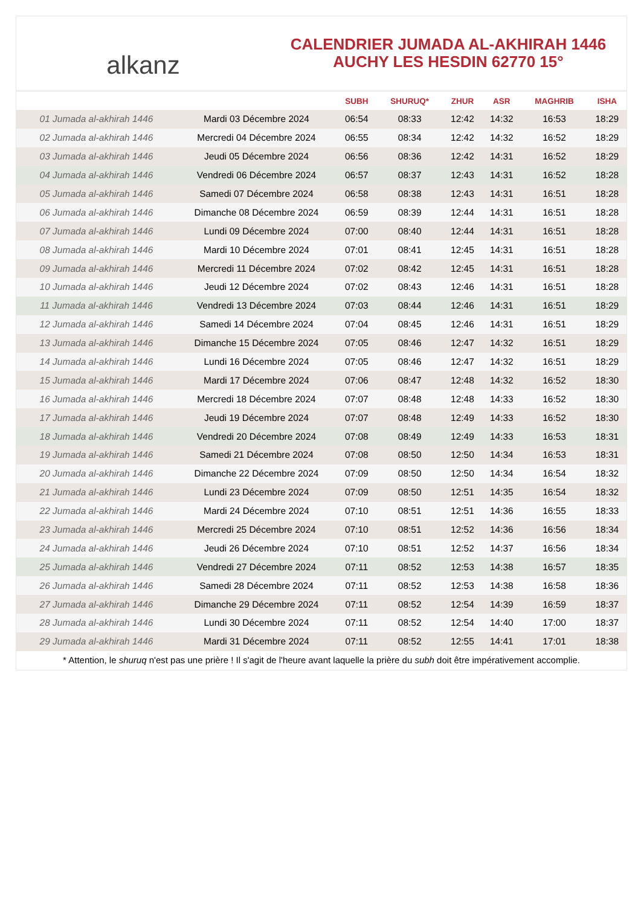alkanz
CALENDRIER JUMADA AL-AKHIRAH 1446
AUCHY LES HESDIN 62770 15°
| | | SUBH | SHURUQ* | ZHUR | ASR | MAGHRIB | ISHA |
| --- | --- | --- | --- | --- | --- | --- | --- |
| 01 Jumada al-akhirah 1446 | Mardi 03 Décembre 2024 | 06:54 | 08:33 | 12:42 | 14:32 | 16:53 | 18:29 |
| 02 Jumada al-akhirah 1446 | Mercredi 04 Décembre 2024 | 06:55 | 08:34 | 12:42 | 14:32 | 16:52 | 18:29 |
| 03 Jumada al-akhirah 1446 | Jeudi 05 Décembre 2024 | 06:56 | 08:36 | 12:42 | 14:31 | 16:52 | 18:29 |
| 04 Jumada al-akhirah 1446 | Vendredi 06 Décembre 2024 | 06:57 | 08:37 | 12:43 | 14:31 | 16:52 | 18:28 |
| 05 Jumada al-akhirah 1446 | Samedi 07 Décembre 2024 | 06:58 | 08:38 | 12:43 | 14:31 | 16:51 | 18:28 |
| 06 Jumada al-akhirah 1446 | Dimanche 08 Décembre 2024 | 06:59 | 08:39 | 12:44 | 14:31 | 16:51 | 18:28 |
| 07 Jumada al-akhirah 1446 | Lundi 09 Décembre 2024 | 07:00 | 08:40 | 12:44 | 14:31 | 16:51 | 18:28 |
| 08 Jumada al-akhirah 1446 | Mardi 10 Décembre 2024 | 07:01 | 08:41 | 12:45 | 14:31 | 16:51 | 18:28 |
| 09 Jumada al-akhirah 1446 | Mercredi 11 Décembre 2024 | 07:02 | 08:42 | 12:45 | 14:31 | 16:51 | 18:28 |
| 10 Jumada al-akhirah 1446 | Jeudi 12 Décembre 2024 | 07:02 | 08:43 | 12:46 | 14:31 | 16:51 | 18:28 |
| 11 Jumada al-akhirah 1446 | Vendredi 13 Décembre 2024 | 07:03 | 08:44 | 12:46 | 14:31 | 16:51 | 18:29 |
| 12 Jumada al-akhirah 1446 | Samedi 14 Décembre 2024 | 07:04 | 08:45 | 12:46 | 14:31 | 16:51 | 18:29 |
| 13 Jumada al-akhirah 1446 | Dimanche 15 Décembre 2024 | 07:05 | 08:46 | 12:47 | 14:32 | 16:51 | 18:29 |
| 14 Jumada al-akhirah 1446 | Lundi 16 Décembre 2024 | 07:05 | 08:46 | 12:47 | 14:32 | 16:51 | 18:29 |
| 15 Jumada al-akhirah 1446 | Mardi 17 Décembre 2024 | 07:06 | 08:47 | 12:48 | 14:32 | 16:52 | 18:30 |
| 16 Jumada al-akhirah 1446 | Mercredi 18 Décembre 2024 | 07:07 | 08:48 | 12:48 | 14:33 | 16:52 | 18:30 |
| 17 Jumada al-akhirah 1446 | Jeudi 19 Décembre 2024 | 07:07 | 08:48 | 12:49 | 14:33 | 16:52 | 18:30 |
| 18 Jumada al-akhirah 1446 | Vendredi 20 Décembre 2024 | 07:08 | 08:49 | 12:49 | 14:33 | 16:53 | 18:31 |
| 19 Jumada al-akhirah 1446 | Samedi 21 Décembre 2024 | 07:08 | 08:50 | 12:50 | 14:34 | 16:53 | 18:31 |
| 20 Jumada al-akhirah 1446 | Dimanche 22 Décembre 2024 | 07:09 | 08:50 | 12:50 | 14:34 | 16:54 | 18:32 |
| 21 Jumada al-akhirah 1446 | Lundi 23 Décembre 2024 | 07:09 | 08:50 | 12:51 | 14:35 | 16:54 | 18:32 |
| 22 Jumada al-akhirah 1446 | Mardi 24 Décembre 2024 | 07:10 | 08:51 | 12:51 | 14:36 | 16:55 | 18:33 |
| 23 Jumada al-akhirah 1446 | Mercredi 25 Décembre 2024 | 07:10 | 08:51 | 12:52 | 14:36 | 16:56 | 18:34 |
| 24 Jumada al-akhirah 1446 | Jeudi 26 Décembre 2024 | 07:10 | 08:51 | 12:52 | 14:37 | 16:56 | 18:34 |
| 25 Jumada al-akhirah 1446 | Vendredi 27 Décembre 2024 | 07:11 | 08:52 | 12:53 | 14:38 | 16:57 | 18:35 |
| 26 Jumada al-akhirah 1446 | Samedi 28 Décembre 2024 | 07:11 | 08:52 | 12:53 | 14:38 | 16:58 | 18:36 |
| 27 Jumada al-akhirah 1446 | Dimanche 29 Décembre 2024 | 07:11 | 08:52 | 12:54 | 14:39 | 16:59 | 18:37 |
| 28 Jumada al-akhirah 1446 | Lundi 30 Décembre 2024 | 07:11 | 08:52 | 12:54 | 14:40 | 17:00 | 18:37 |
| 29 Jumada al-akhirah 1446 | Mardi 31 Décembre 2024 | 07:11 | 08:52 | 12:55 | 14:41 | 17:01 | 18:38 |
* Attention, le shuruq n'est pas une prière ! Il s'agit de l'heure avant laquelle la prière du subh doit être impérativement accomplie.